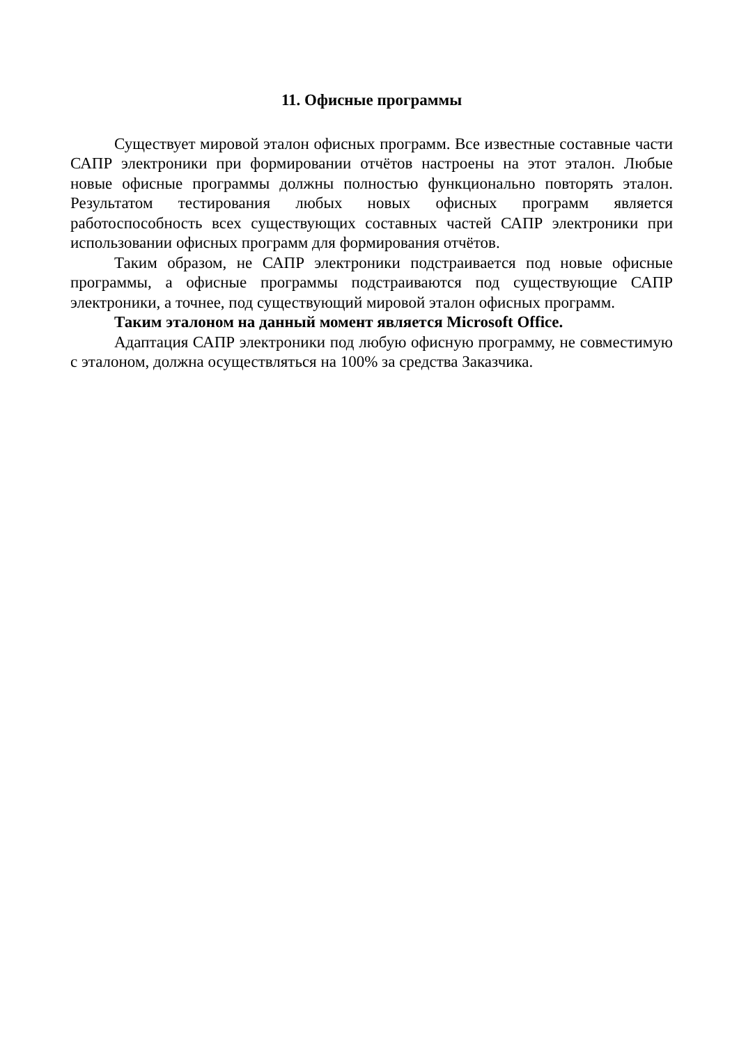11. Офисные программы
Существует мировой эталон офисных программ. Все известные составные части САПР электроники при формировании отчётов настроены на этот эталон. Любые новые офисные программы должны полностью функционально повторять эталон. Результатом тестирования любых новых офисных программ является работоспособность всех существующих составных частей САПР электроники при использовании офисных программ для формирования отчётов.
Таким образом, не САПР электроники подстраивается под новые офисные программы, а офисные программы подстраиваются под существующие САПР электроники, а точнее, под существующий мировой эталон офисных программ.
Таким эталоном на данный момент является Microsoft Office.
Адаптация САПР электроники под любую офисную программу, не совместимую с эталоном, должна осуществляться на 100% за средства Заказчика.